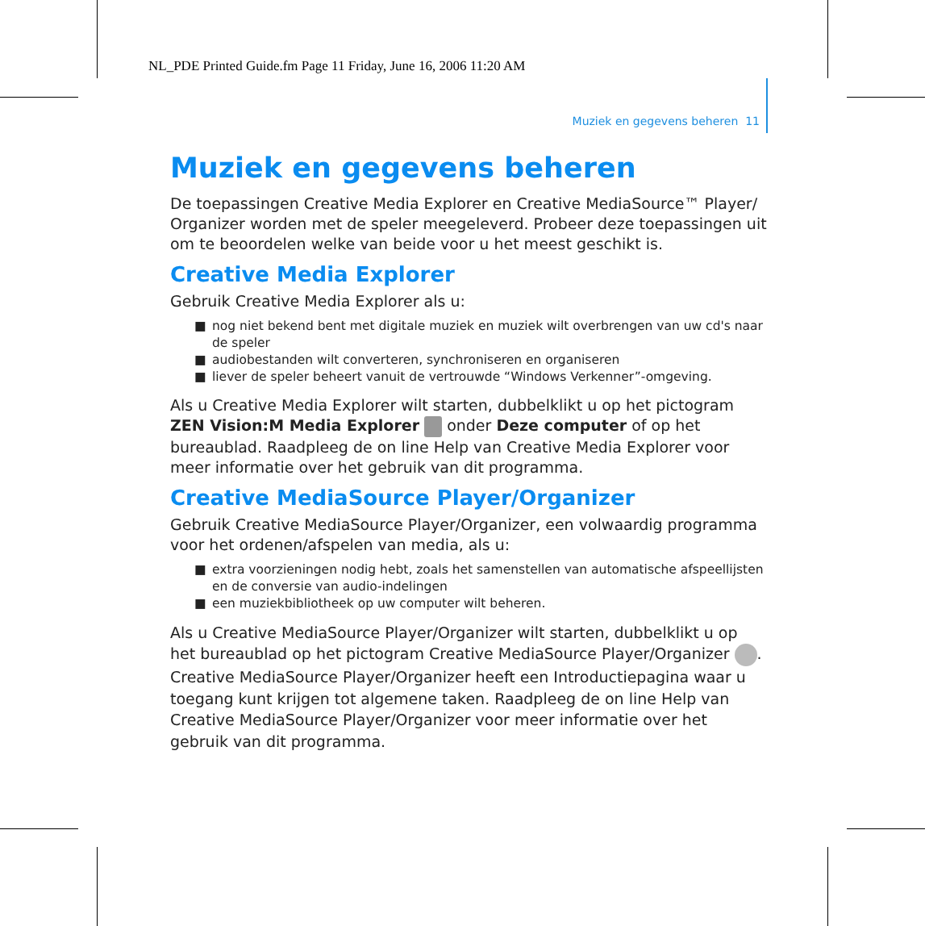NL_PDE Printed Guide.fm Page 11 Friday, June 16, 2006 11:20 AM
Muziek en gegevens beheren 11
Muziek en gegevens beheren
De toepassingen Creative Media Explorer en Creative MediaSource™ Player/ Organizer worden met de speler meegeleverd. Probeer deze toepassingen uit om te beoordelen welke van beide voor u het meest geschikt is.
Creative Media Explorer
Gebruik Creative Media Explorer als u:
■ nog niet bekend bent met digitale muziek en muziek wilt overbrengen van uw cd's naar de speler
■ audiobestanden wilt converteren, synchroniseren en organiseren
■ liever de speler beheert vanuit de vertrouwde “Windows Verkenner”-omgeving.
Als u Creative Media Explorer wilt starten, dubbelklikt u op het pictogram ZEN Vision:M Media Explorer onder Deze computer of op het bureaublad. Raadpleeg de on line Help van Creative Media Explorer voor meer informatie over het gebruik van dit programma.
Creative MediaSource Player/Organizer
Gebruik Creative MediaSource Player/Organizer, een volwaardig programma voor het ordenen/afspelen van media, als u:
■ extra voorzieningen nodig hebt, zoals het samenstellen van automatische afspeellijsten en de conversie van audio-indelingen
■ een muziekbibliotheek op uw computer wilt beheren.
Als u Creative MediaSource Player/Organizer wilt starten, dubbelklikt u op het bureaublad op het pictogram Creative MediaSource Player/Organizer . Creative MediaSource Player/Organizer heeft een Introductiepagina waar u toegang kunt krijgen tot algemene taken. Raadpleeg de on line Help van Creative MediaSource Player/Organizer voor meer informatie over het gebruik van dit programma.